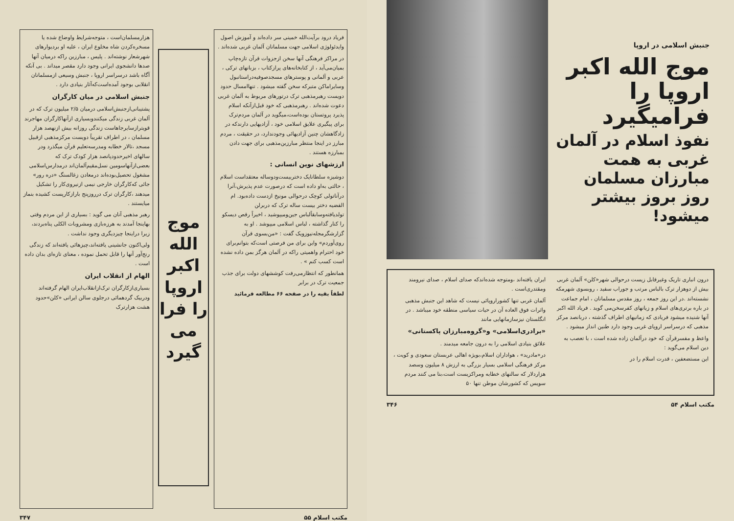جنبش اسلامی در اروپا
موج الله اکبر اروپا را فرامیگیرد
نفوذ اسلام در آلمان غربی به همت مبارزان مسلمان روز بروز بیشتر میشود!
درون انباری تاریک وغیرقابل زیست درحوالی شهر«کلن» آلمان غربی بیش از دوهزار ترک بالباس مرتب و جوراب سفید ، روبسوی شهرمکه نشسته‌اند .در این روز جمعه ، روز مقدس مسلمانان ، امام جماعت در باره برتری‌های اسلام و زیانهای کفرسخن‌می گوید . فریاد الله اکبر آنها شنیده میشود فریادی که زمانیهای اطراف گذشته ، دربانصد مرکز مذهبی که درسراسر اروپای غربی وجود دارد طنین انداز میشود .
واعظ و مفسرقرآن که خود درآلمان زاده شده است ، با تعصب به دین اسلام می‌گوید :
این مستضعفین ، قدرت اسلام را در
ایران یافته‌اند ،ومتوجه شده‌اندکه صدای اسلام ، صدای نیرومند ومقتدری‌است .
آلمان غربی تنها کشوراروپائی نیست که شاهد این جنبش مذهبی واثرات فوق العاده آن در حیات سیاسی منطقه خود میباشد . در انگلستان نیزسازمانهایی مانند
«برادری‌اسلامی» و«گروه‌مبارزان پاکستانی»
علائق بنیادی اسلامی را به درون جامعه میدمند .
در«مادرید» ، هواداران اسلام،بویژه اهالی عربستان سعودی و کویت ، مرکز فرهنگی اسلامی بسیار بزرگی به ارزش ۸ میلیون وسصد هزاردلار که سالنهای خطابه ومراکزیست است،بنا می کنند مردم سویس که کشورشان موطن تنها ۵۰
مکتب اسلام ۵۴ ۳۴۶
فریاد درود برآیت‌الله خمینی سر داده‌اند و آموزش اصول وایدئولوژی اسلامی جهت مسلمانان آلمان غربی شده‌اند .
در مراکز فرهنگی آنها سخن ازجزوات قرآن تازه‌چاپ بمیان‌می‌آید ، از کتابخانه‌های پرازکتاب ، بزبانهای ترکی ، عربی و آلمانی و پوسترهای مسجدصوفیه‌دراستانبول وسایراماکن متبرکه سخن گفته میشود . تنهاامسال حدود دویست رهبرمذهبی ترک درتورهای مربوط به آلمان غربی دعوت شده‌اند . رهبرمذهبی که خود قبل‌ازآنکه اسلام پذیرد پروتستان بوده‌است،میگوید در آلمان مردم‌ترک برای پیگیری علایق اسلامی خود ، آزادیهایی دارندکه در زادگاهشان چنین آزادیهائی وجودندارد، در حقیقت ، مردم مبارز در اینجا منتظر مبارزین‌مذهبی برای جهت دادن بمبارزه هستند .
ارزشهای نوین انسانی :
دوشیزه سلطانایک دختربیست‌ودوساله معتقداست اسلام ، حالتی به‌او داده است که درصورت عدم پذیرش،آنرا درآناتولی کوچک درحوالی مونیخ ازدست داده‌بود. ام الفضیه دختر بیست ساله ترک که دربرلن تولدیافته‌وسابقاًلباس جین‌ومیپوشید ، اخیراً رقص دیسکو را کنار گذاشته ، لباس اسلامی میپوشد . او به گزارشگرمجله‌نیوزویک گفت : «من‌بسوی قرآن روی‌آوردم» واین برای من فرصتی است‌که بتوانم‌برای خود احترام واهمیتی راکه در آلمان هرگز بمن داده نشده است کسب کنم » .
همانطور که انتظارمی‌رفت کوششهای دولت برای جذب جمعیت ترک در برابر
لطفاً بقیه را در صفحه ۶۶ مطالعه فرمائید
موج
الله
اکبر
اروپا
را فرا
می
گیرد
هزارمسلمان‌است ، متوجه‌شرایط واوضاع شده یا مسخره‌کردن شاه مخلوع ایران ، علیه او بردیوارهای شهرشعار نوشته‌اند . پلیس ، مبارزین راکه درمیان آنها صدها دانشجوی ایرانی وجود دارد مقصر میداند . بی آنکه آگاه باشد درسراسر اروپا ، جنبش وسیعی ازمسلمانان انقلابی بوجود آمده‌است‌که‌آثار بنیادی دارد .
جنبش اسلامی در میان کارگران
پشتیبانی‌ازجنبش‌اسلامی درمیان ۲/۵ میلیون ترک که در آلمان غربی زندگی میکنندوبسیاری ازآنهاکارگران مهاجرند قویترازسایرجاهاست زندگی روزانه بیش ازنهصد هزار مسلمان ، در اطراف تقریباً دویست مرکزمذهبی ازقبیل مسجد ،تالار خطابه ومدرسه‌تعلیم قرآن میگذرد ودر سالهای اخیرحدودپانصد هزار کودک ترک که بعضی‌ازآنهاسومین نسل‌مقیم‌آلمان‌اند درمدارس‌اسلامی مشغول تحصیل‌بوده‌اند درمعادن زغالسنگ «دره رور» جائی که‌کارگران خارجی نیمی ازنیروی‌کار را تشکیل میدهند ،کارگران ترک درروزپنج بارازکارپست کشیده بنماز میایستند .
رهبر مذهبی آنان می گوید : بسیاری از این مردم وقتی بهاینجا آمدند به هرزه‌بازی ومشروبات الکلی پناه‌بردند، زیرا دراینجا چیزدیگری وجود نداشت .
ولی‌اکنون جانشینی یافته‌اند،چیزهائی یافته‌اند که زندگی رنج‌آور آنها را قابل تحمل نموده ، معنای تازه‌ای بدان داده است .
الهام از انقلاب ایران
بسیاری‌ازکارگران ترک‌ازانقلاب‌ایران الهام گرفته‌اند ودربیک گردهمائی درجلوی سالن ایرانی «کلن»حدود هشت هزارترک
مکتب اسلام ۵۵ ۳۴۷